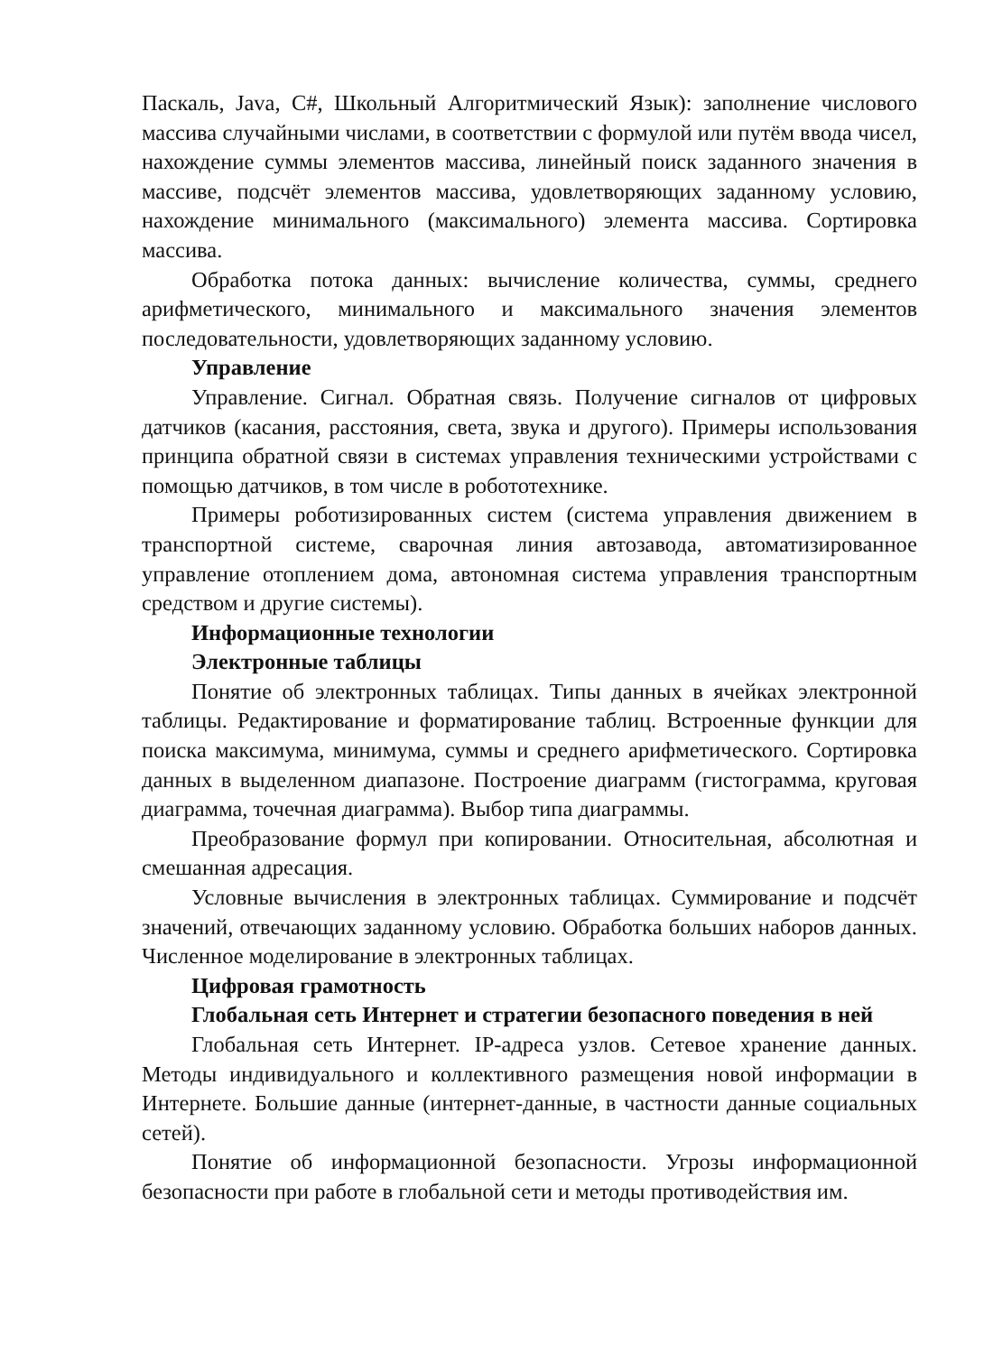Паскаль, Java, C#, Школьный Алгоритмический Язык): заполнение числового массива случайными числами, в соответствии с формулой или путём ввода чисел, нахождение суммы элементов массива, линейный поиск заданного значения в массиве, подсчёт элементов массива, удовлетворяющих заданному условию, нахождение минимального (максимального) элемента массива. Сортировка массива.
Обработка потока данных: вычисление количества, суммы, среднего арифметического, минимального и максимального значения элементов последовательности, удовлетворяющих заданному условию.
Управление
Управление. Сигнал. Обратная связь. Получение сигналов от цифровых датчиков (касания, расстояния, света, звука и другого). Примеры использования принципа обратной связи в системах управления техническими устройствами с помощью датчиков, в том числе в робототехнике.
Примеры роботизированных систем (система управления движением в транспортной системе, сварочная линия автозавода, автоматизированное управление отоплением дома, автономная система управления транспортным средством и другие системы).
Информационные технологии
Электронные таблицы
Понятие об электронных таблицах. Типы данных в ячейках электронной таблицы. Редактирование и форматирование таблиц. Встроенные функции для поиска максимума, минимума, суммы и среднего арифметического. Сортировка данных в выделенном диапазоне. Построение диаграмм (гистограмма, круговая диаграмма, точечная диаграмма). Выбор типа диаграммы.
Преобразование формул при копировании. Относительная, абсолютная и смешанная адресация.
Условные вычисления в электронных таблицах. Суммирование и подсчёт значений, отвечающих заданному условию. Обработка больших наборов данных. Численное моделирование в электронных таблицах.
Цифровая грамотность
Глобальная сеть Интернет и стратегии безопасного поведения в ней
Глобальная сеть Интернет. IP-адреса узлов. Сетевое хранение данных. Методы индивидуального и коллективного размещения новой информации в Интернете. Большие данные (интернет-данные, в частности данные социальных сетей).
Понятие об информационной безопасности. Угрозы информационной безопасности при работе в глобальной сети и методы противодействия им.